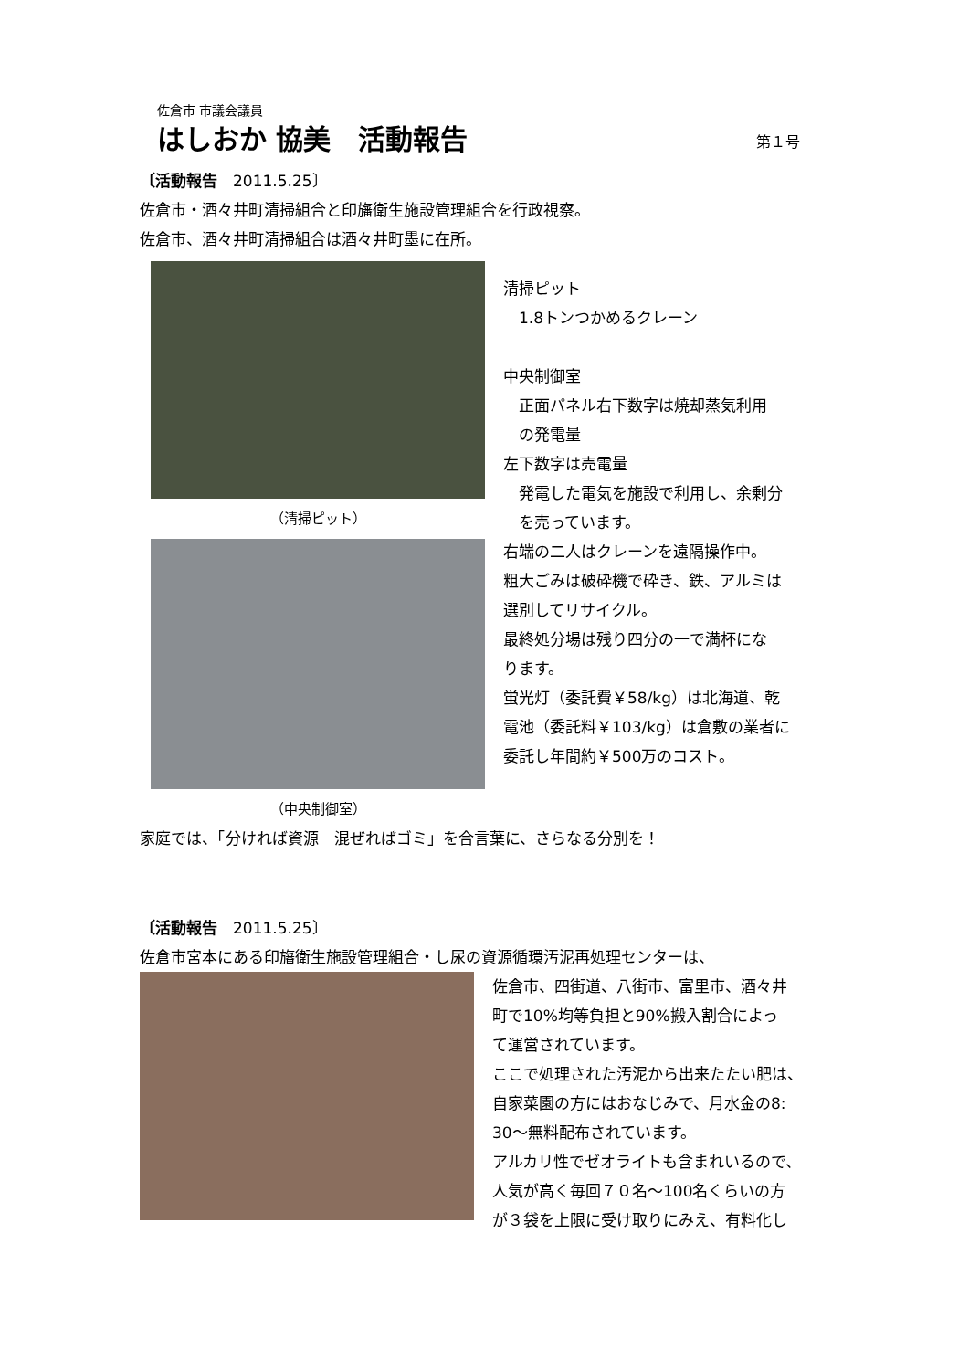佐倉市 市議会議員
はしおか 協美　活動報告 第１号
〔活動報告　2011.5.25〕
佐倉市・酒々井町清掃組合と印旛衛生施設管理組合を行政視察。
佐倉市、酒々井町清掃組合は酒々井町墨に在所。
（清掃ピット）
（中央制御室）
清掃ピット
　1.8トンつかめるクレーン
中央制御室
　正面パネル右下数字は焼却蒸気利用
　の発電量
左下数字は売電量
　発電した電気を施設で利用し、余剰分
　を売っています。
右端の二人はクレーンを遠隔操作中。
粗大ごみは破砕機で砕き、鉄、アルミは
選別してリサイクル。
最終処分場は残り四分の一で満杯にな
ります。
蛍光灯（委託費￥58/kg）は北海道、乾
電池（委託料￥103/kg）は倉敷の業者に
委託し年間約￥500万のコスト。
家庭では、「分ければ資源　混ぜればゴミ」を合言葉に、さらなる分別を！
〔活動報告　2011.5.25〕
佐倉市宮本にある印旛衛生施設管理組合・し尿の資源循環汚泥再処理センターは、
佐倉市、四街道、八街市、富里市、酒々井
町で10%均等負担と90%搬入割合によっ
て運営されています。
ここで処理された汚泥から出来たたい肥は、
自家菜園の方にはおなじみで、月水金の8:
30～無料配布されています。
アルカリ性でゼオライトも含まれいるので、
人気が高く毎回７０名～100名くらいの方
が３袋を上限に受け取りにみえ、有料化し